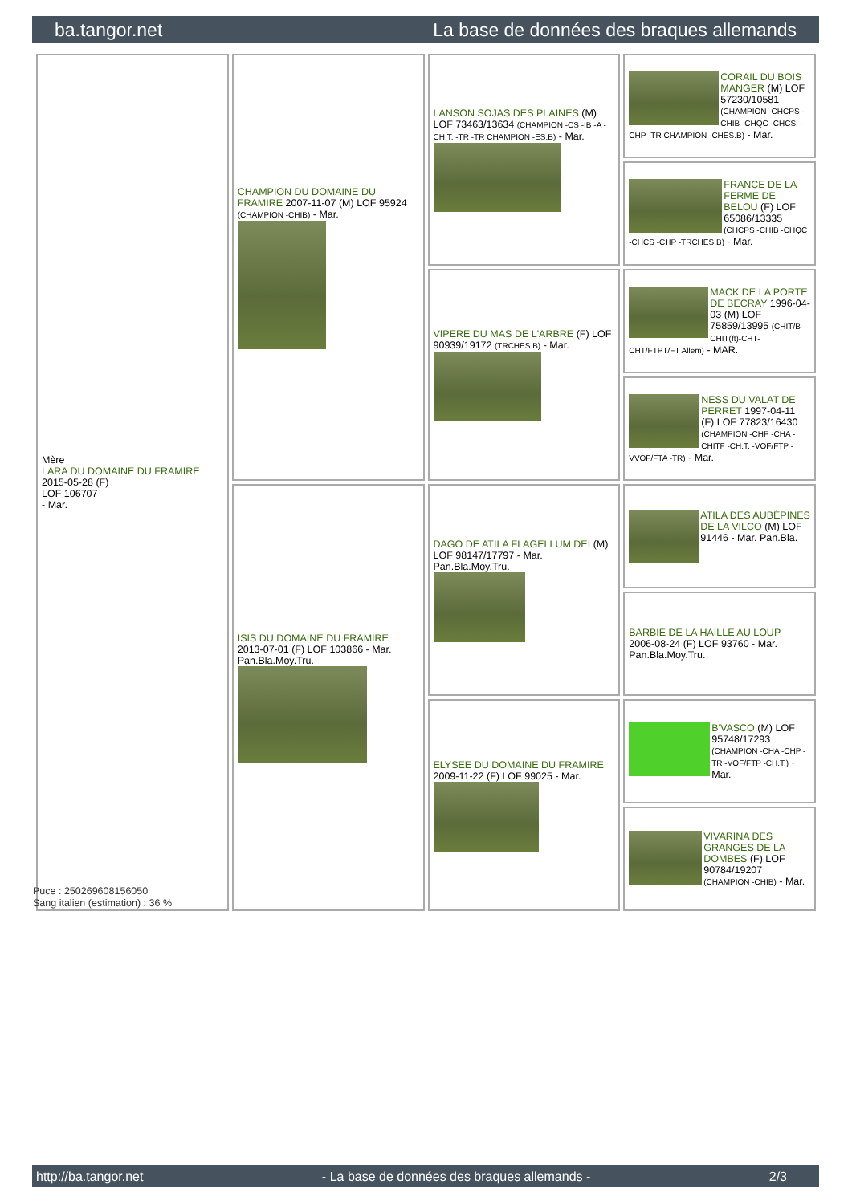ba.tangor.net La base de données des braques allemands
| Mère LARA DU DOMAINE DU FRAMIRE 2015-05-28 (F) LOF 106707 - Mar. | CHAMPION DU DOMAINE DU FRAMIRE 2007-11-07 (M) LOF 95924 (CHAMPION -CHIB) - Mar. | LANSON SOJAS DES PLAINES (M) LOF 73463/13634 (CHAMPION -CS -IB -A -CH.T. -TR -TR CHAMPION -ES.B) - Mar. | CORAIL DU BOIS MANGER (M) LOF 57230/10581 (CHAMPION -CHCPS -CHIB -CHQC -CHCS -CHP -TR CHAMPION -CHES.B) - Mar. |
| | | | FRANCE DE LA FERME DE BELOU (F) LOF 65086/13335 (CHCPS -CHIB -CHQC -CHCS -CHP -TRCHES.B) - Mar. |
| | | VIPERE DU MAS DE L'ARBRE (F) LOF 90939/19172 (TRCHES.B) - Mar. | MACK DE LA PORTE DE BECRAY 1996-04-03 (M) LOF 75859/13995 (CHIT/B-CHIT(ft)-CHT-CHT/FTPT/FT Allem) - MAR. |
| | | | NESS DU VALAT DE PERRET 1997-04-11 (F) LOF 77823/16430 (CHAMPION -CHP -CHA -CHITF -CH.T. -VOF/FTP -VVOF/FTA -TR) - Mar. |
| | ISIS DU DOMAINE DU FRAMIRE 2013-07-01 (F) LOF 103866 - Mar. Pan.Bla.Moy.Tru. | DAGO DE ATILA FLAGELLUM DEI (M) LOF 98147/17797 - Mar. Pan.Bla.Moy.Tru. | ATILA DES AUBÉPINES DE LA VILCO (M) LOF 91446 - Mar. Pan.Bla. |
| | | | BARBIE DE LA HAILLE AU LOUP 2006-08-24 (F) LOF 93760 - Mar. Pan.Bla.Moy.Tru. |
| | | ELYSEE DU DOMAINE DU FRAMIRE 2009-11-22 (F) LOF 99025 - Mar. | B'VASCO (M) LOF 95748/17293 (CHAMPION -CHA -CHP -TR -VOF/FTP -CH.T.) - Mar. |
| | | | VIVARINA DES GRANGES DE LA DOMBES (F) LOF 90784/19207 (CHAMPION -CHIB) - Mar. |
Puce : 250269608156050
Sang italien (estimation) : 36 %
http://ba.tangor.net - La base de données des braques allemands - 2/3